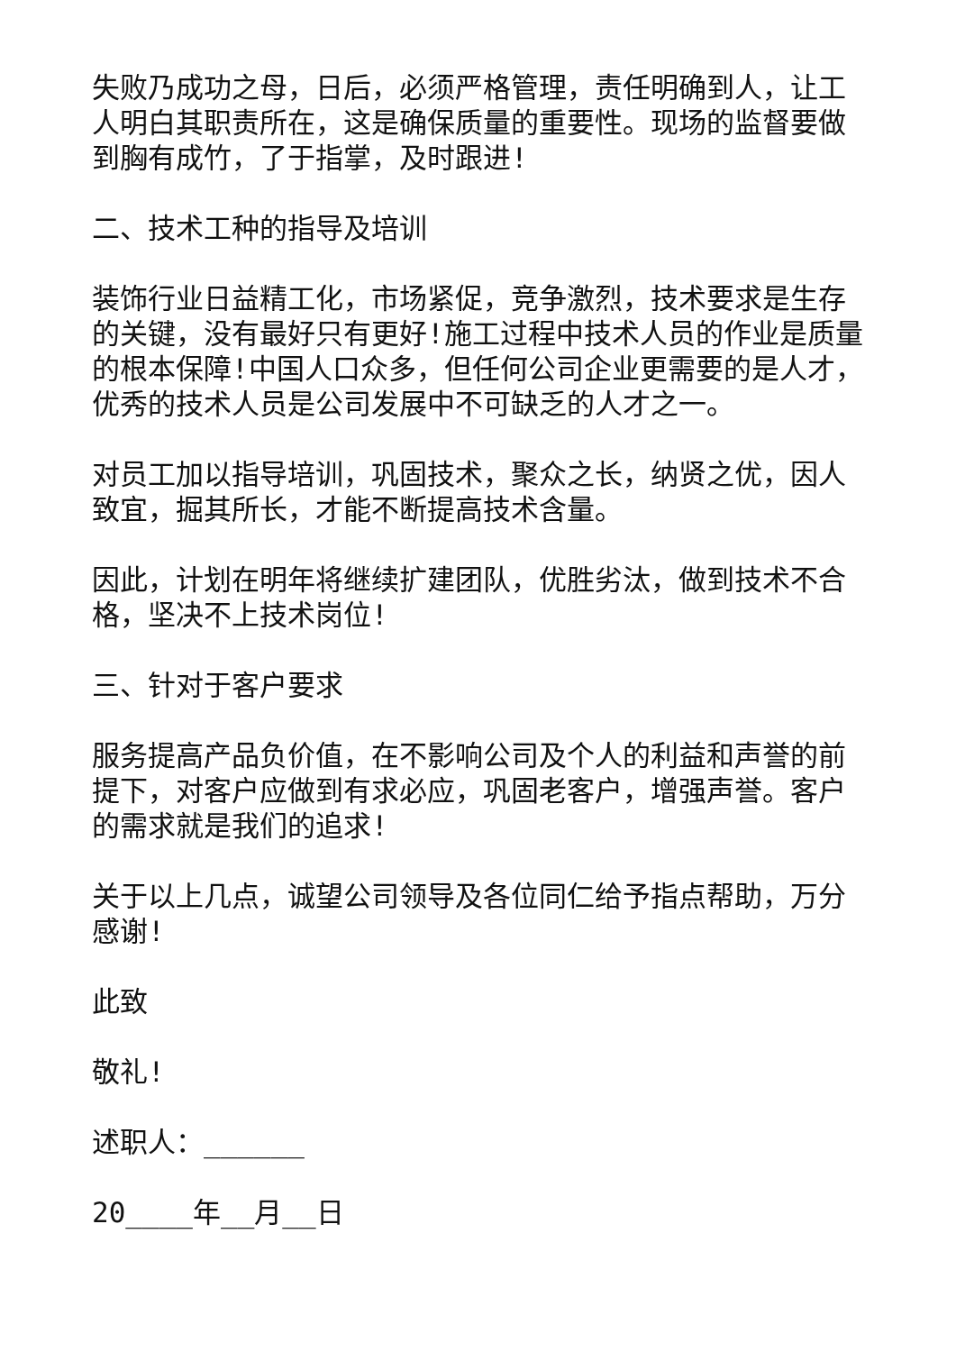失败乃成功之母，日后，必须严格管理，责任明确到人，让工人明白其职责所在，这是确保质量的重要性。现场的监督要做到胸有成竹，了于指掌，及时跟进!
二、技术工种的指导及培训
装饰行业日益精工化，市场紧促，竞争激烈，技术要求是生存的关键，没有最好只有更好!施工过程中技术人员的作业是质量的根本保障!中国人口众多，但任何公司企业更需要的是人才，优秀的技术人员是公司发展中不可缺乏的人才之一。
对员工加以指导培训，巩固技术，聚众之长，纳贤之优，因人致宜，掘其所长，才能不断提高技术含量。
因此，计划在明年将继续扩建团队，优胜劣汰，做到技术不合格，坚决不上技术岗位!
三、针对于客户要求
服务提高产品负价值，在不影响公司及个人的利益和声誉的前提下，对客户应做到有求必应，巩固老客户，增强声誉。客户的需求就是我们的追求!
关于以上几点，诚望公司领导及各位同仁给予指点帮助，万分感谢!
此致
敬礼!
述职人：______
20____年__月__日